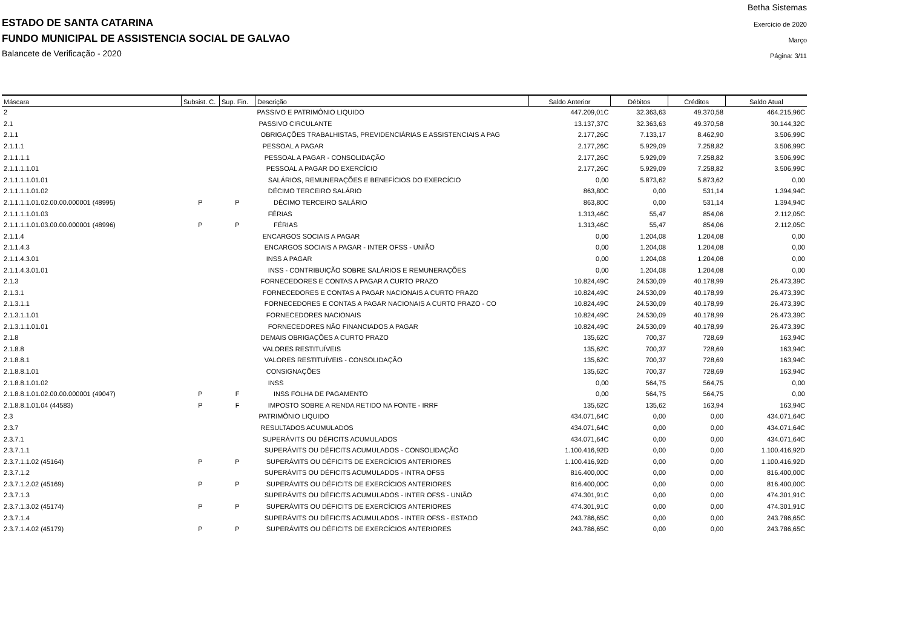ESTADO DE SANTA CATARINA
FUNDO MUNICIPAL DE ASSISTENCIA SOCIAL DE GALVAO
Balancete de Verificação - 2020
Betha Sistemas
Exercício de 2020
Março
Página: 3/11
| Máscara | Subsist. C. | Sup. Fin. | Descrição | Saldo Anterior | Débitos | Créditos | Saldo Atual |
| --- | --- | --- | --- | --- | --- | --- | --- |
| 2 | | | PASSIVO E PATRIMÔNIO LIQUIDO | 447.209,01C | 32.363,63 | 49.370,58 | 464.215,96C |
| 2.1 | | | PASSIVO CIRCULANTE | 13.137,37C | 32.363,63 | 49.370,58 | 30.144,32C |
| 2.1.1 | | | OBRIGAÇÕES TRABALHISTAS, PREVIDENCIÁRIAS E ASSISTENCIAIS A PAG | 2.177,26C | 7.133,17 | 8.462,90 | 3.506,99C |
| 2.1.1.1 | | | PESSOAL A PAGAR | 2.177,26C | 5.929,09 | 7.258,82 | 3.506,99C |
| 2.1.1.1.1 | | | PESSOAL A PAGAR - CONSOLIDAÇÃO | 2.177,26C | 5.929,09 | 7.258,82 | 3.506,99C |
| 2.1.1.1.1.01 | | | PESSOAL A PAGAR DO EXERCÍCIO | 2.177,26C | 5.929,09 | 7.258,82 | 3.506,99C |
| 2.1.1.1.1.01.01 | | | SALÁRIOS, REMUNERAÇÕES E BENEFÍCIOS DO EXERCÍCIO | 0,00 | 5.873,62 | 5.873,62 | 0,00 |
| 2.1.1.1.1.01.02 | | | DÉCIMO TERCEIRO SALÁRIO | 863,80C | 0,00 | 531,14 | 1.394,94C |
| 2.1.1.1.1.01.02.00.00.000001 (48995) | P | P | DÉCIMO TERCEIRO SALÁRIO | 863,80C | 0,00 | 531,14 | 1.394,94C |
| 2.1.1.1.1.01.03 | | | FÉRIAS | 1.313,46C | 55,47 | 854,06 | 2.112,05C |
| 2.1.1.1.1.01.03.00.00.000001 (48996) | P | P | FÉRIAS | 1.313,46C | 55,47 | 854,06 | 2.112,05C |
| 2.1.1.4 | | | ENCARGOS SOCIAIS A PAGAR | 0,00 | 1.204,08 | 1.204,08 | 0,00 |
| 2.1.1.4.3 | | | ENCARGOS SOCIAIS A PAGAR - INTER OFSS - UNIÃO | 0,00 | 1.204,08 | 1.204,08 | 0,00 |
| 2.1.1.4.3.01 | | | INSS A PAGAR | 0,00 | 1.204,08 | 1.204,08 | 0,00 |
| 2.1.1.4.3.01.01 | | | INSS - CONTRIBUIÇÃO SOBRE SALÁRIOS E REMUNERAÇÕES | 0,00 | 1.204,08 | 1.204,08 | 0,00 |
| 2.1.3 | | | FORNECEDORES E CONTAS A PAGAR A CURTO PRAZO | 10.824,49C | 24.530,09 | 40.178,99 | 26.473,39C |
| 2.1.3.1 | | | FORNECEDORES E CONTAS A PAGAR NACIONAIS A CURTO PRAZO | 10.824,49C | 24.530,09 | 40.178,99 | 26.473,39C |
| 2.1.3.1.1 | | | FORNECEDORES E CONTAS A PAGAR NACIONAIS A CURTO PRAZO - CO | 10.824,49C | 24.530,09 | 40.178,99 | 26.473,39C |
| 2.1.3.1.1.01 | | | FORNECEDORES NACIONAIS | 10.824,49C | 24.530,09 | 40.178,99 | 26.473,39C |
| 2.1.3.1.1.01.01 | | | FORNECEDORES NÃO FINANCIADOS A PAGAR | 10.824,49C | 24.530,09 | 40.178,99 | 26.473,39C |
| 2.1.8 | | | DEMAIS OBRIGAÇÕES A CURTO PRAZO | 135,62C | 700,37 | 728,69 | 163,94C |
| 2.1.8.8 | | | VALORES RESTITUÍVEIS | 135,62C | 700,37 | 728,69 | 163,94C |
| 2.1.8.8.1 | | | VALORES RESTITUÍVEIS - CONSOLIDAÇÃO | 135,62C | 700,37 | 728,69 | 163,94C |
| 2.1.8.8.1.01 | | | CONSIGNAÇÕES | 135,62C | 700,37 | 728,69 | 163,94C |
| 2.1.8.8.1.01.02 | | | INSS | 0,00 | 564,75 | 564,75 | 0,00 |
| 2.1.8.8.1.01.02.00.00.000001 (49047) | P | F | INSS FOLHA DE PAGAMENTO | 0,00 | 564,75 | 564,75 | 0,00 |
| 2.1.8.8.1.01.04 (44583) | P | F | IMPOSTO SOBRE A RENDA RETIDO NA FONTE - IRRF | 135,62C | 135,62 | 163,94 | 163,94C |
| 2.3 | | | PATRIMÔNIO LIQUIDO | 434.071,64C | 0,00 | 0,00 | 434.071,64C |
| 2.3.7 | | | RESULTADOS ACUMULADOS | 434.071,64C | 0,00 | 0,00 | 434.071,64C |
| 2.3.7.1 | | | SUPERÁVITS OU DÉFICITS ACUMULADOS | 434.071,64C | 0,00 | 0,00 | 434.071,64C |
| 2.3.7.1.1 | | | SUPERÁVITS OU DÉFICITS ACUMULADOS - CONSOLIDAÇÃO | 1.100.416,92D | 0,00 | 0,00 | 1.100.416,92D |
| 2.3.7.1.1.02 (45164) | P | P | SUPERÁVITS OU DÉFICITS DE EXERCÍCIOS ANTERIORES | 1.100.416,92D | 0,00 | 0,00 | 1.100.416,92D |
| 2.3.7.1.2 | | | SUPERÁVITS OU DÉFICITS ACUMULADOS - INTRA OFSS | 816.400,00C | 0,00 | 0,00 | 816.400,00C |
| 2.3.7.1.2.02 (45169) | P | P | SUPERÁVITS OU DÉFICITS DE EXERCÍCIOS ANTERIORES | 816.400,00C | 0,00 | 0,00 | 816.400,00C |
| 2.3.7.1.3 | | | SUPERÁVITS OU DÉFICITS ACUMULADOS - INTER OFSS - UNIÃO | 474.301,91C | 0,00 | 0,00 | 474.301,91C |
| 2.3.7.1.3.02 (45174) | P | P | SUPERÁVITS OU DÉFICITS DE EXERCÍCIOS ANTERIORES | 474.301,91C | 0,00 | 0,00 | 474.301,91C |
| 2.3.7.1.4 | | | SUPERÁVITS OU DÉFICITS ACUMULADOS - INTER OFSS - ESTADO | 243.786,65C | 0,00 | 0,00 | 243.786,65C |
| 2.3.7.1.4.02 (45179) | P | P | SUPERÁVITS OU DÉFICITS DE EXERCÍCIOS ANTERIORES | 243.786,65C | 0,00 | 0,00 | 243.786,65C |